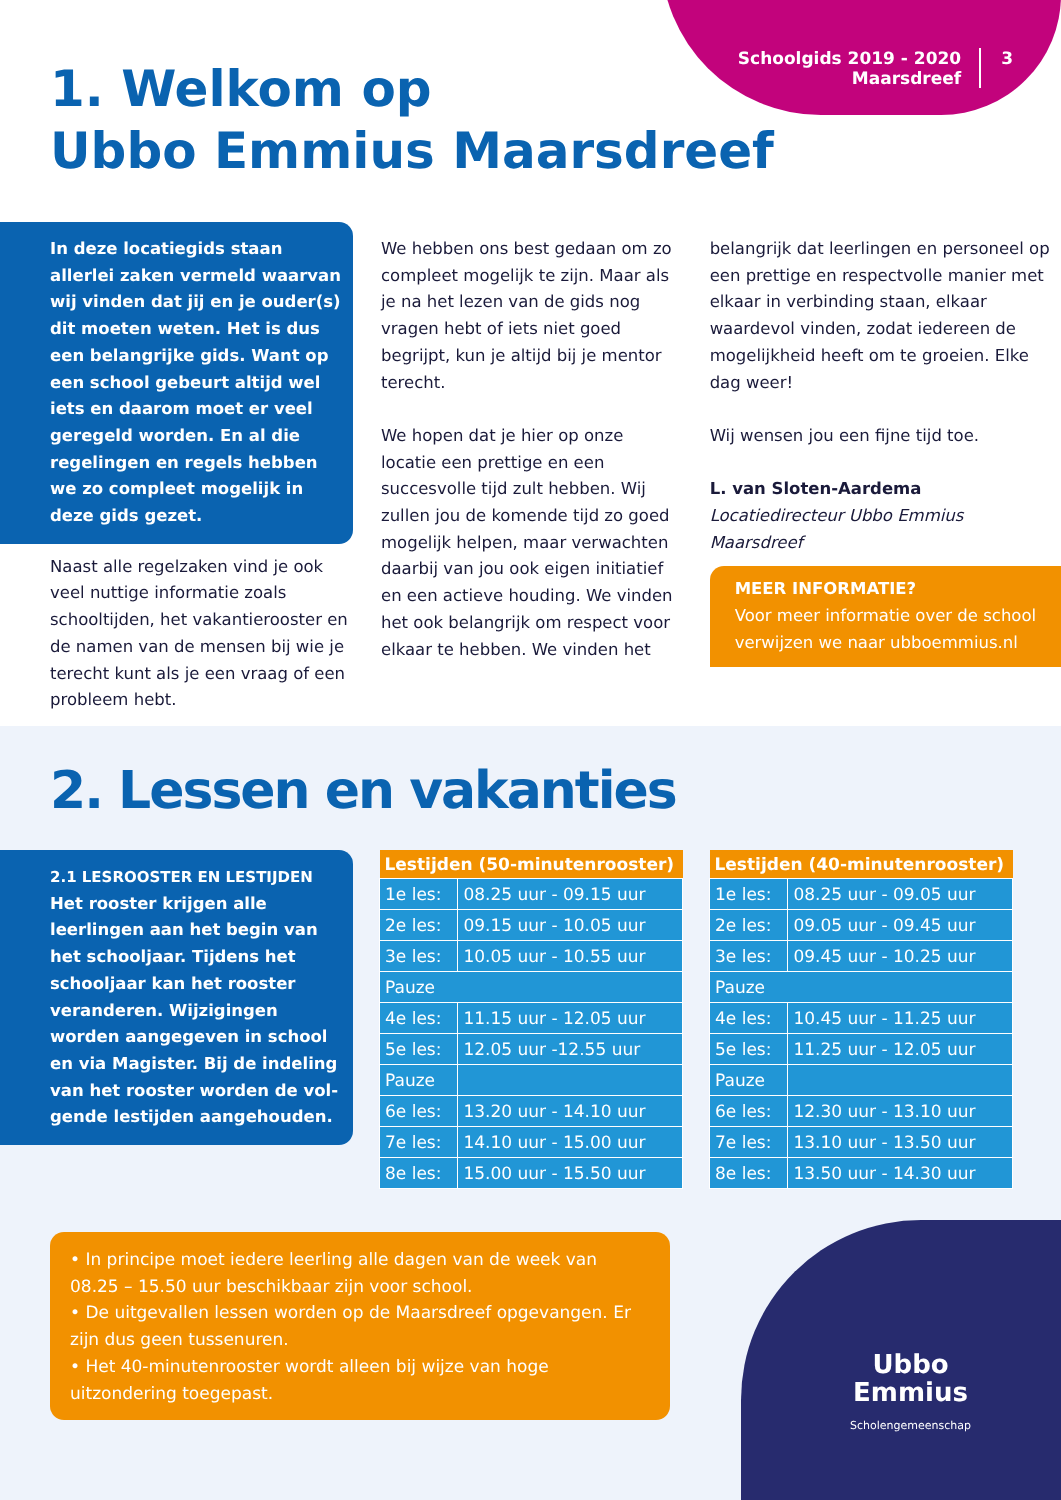Schoolgids 2019 - 2020
Maarsdreef
3
1. Welkom op
Ubbo Emmius Maarsdreef
In deze locatiegids staan allerlei zaken vermeld waarvan wij vinden dat jij en je ouder(s) dit moeten weten. Het is dus een belangrijke gids. Want op een school gebeurt altijd wel iets en daarom moet er veel geregeld worden. En al die regelingen en regels hebben we zo compleet mogelijk in deze gids gezet.
Naast alle regelzaken vind je ook veel nuttige informatie zoals schooltijden, het vakantierooster en de namen van de mensen bij wie je terecht kunt als je een vraag of een probleem hebt.
We hebben ons best gedaan om zo compleet mogelijk te zijn. Maar als je na het lezen van de gids nog vragen hebt of iets niet goed begrijpt, kun je altijd bij je mentor terecht.
We hopen dat je hier op onze locatie een prettige en een succesvolle tijd zult hebben. Wij zullen jou de komende tijd zo goed mogelijk helpen, maar verwachten daarbij van jou ook eigen initiatief en een actieve houding. We vinden het ook belangrijk om respect voor elkaar te hebben. We vinden het
belangrijk dat leerlingen en personeel op een prettige en respectvolle manier met elkaar in verbinding staan, elkaar waardevol vinden, zodat iedereen de mogelijkheid heeft om te groeien. Elke dag weer!
Wij wensen jou een fijne tijd toe.
L. van Sloten-Aardema
Locatiedirecteur Ubbo Emmius Maarsdreef
MEER INFORMATIE?
Voor meer informatie over de school verwijzen we naar ubboemmius.nl
2. Lessen en vakanties
2.1 LESROOSTER EN LESTIJDEN
Het rooster krijgen alle leerlingen aan het begin van het schooljaar. Tijdens het schooljaar kan het rooster veranderen. Wijzigingen worden aangegeven in school en via Magister. Bij de indeling van het rooster worden de vol-gende lestijden aangehouden.
| Lestijden (50-minutenrooster) | |
| --- | --- |
| 1e les: | 08.25 uur - 09.15 uur |
| 2e les: | 09.15 uur - 10.05 uur |
| 3e les: | 10.05 uur - 10.55 uur |
| Pauze | |
| 4e les: | 11.15 uur - 12.05 uur |
| 5e les: | 12.05 uur -12.55 uur |
| Pauze | |
| 6e les: | 13.20 uur - 14.10 uur |
| 7e les: | 14.10 uur - 15.00 uur |
| 8e les: | 15.00 uur - 15.50 uur |
| Lestijden (40-minutenrooster) | |
| --- | --- |
| 1e les: | 08.25 uur - 09.05 uur |
| 2e les: | 09.05 uur - 09.45 uur |
| 3e les: | 09.45 uur - 10.25 uur |
| Pauze | |
| 4e les: | 10.45 uur - 11.25 uur |
| 5e les: | 11.25 uur - 12.05 uur |
| Pauze | |
| 6e les: | 12.30 uur - 13.10 uur |
| 7e les: | 13.10 uur - 13.50 uur |
| 8e les: | 13.50 uur - 14.30 uur |
• In principe moet iedere leerling alle dagen van de week van 08.25 – 15.50 uur beschikbaar zijn voor school.
• De uitgevallen lessen worden op de Maarsdreef opgevangen. Er zijn dus geen tussenuren.
• Het 40-minutenrooster wordt alleen bij wijze van hoge uitzondering toegepast.
Ubbo
Emmius
Scholengemeenschap